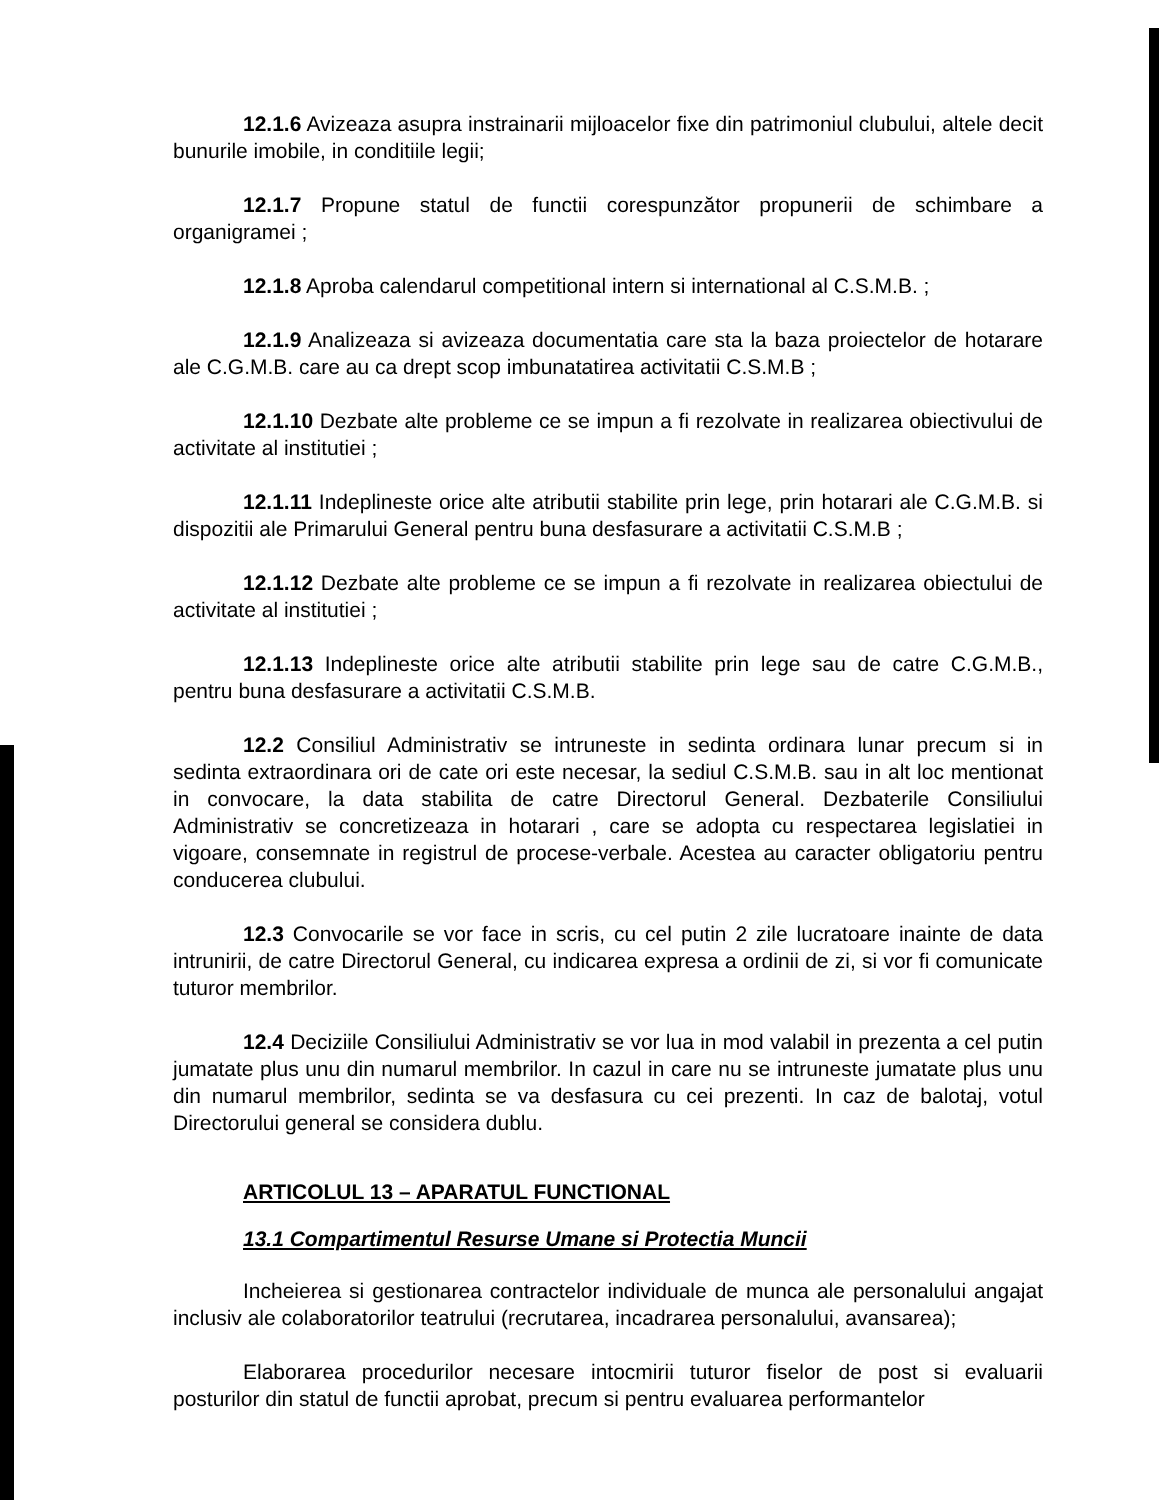12.1.6 Avizeaza asupra instrainarii mijloacelor fixe din patrimoniul clubului, altele decit bunurile imobile, in conditiile legii;
12.1.7 Propune statul de functii corespunzător propunerii de schimbare a organigramei ;
12.1.8 Aproba calendarul competitional intern si international al C.S.M.B. ;
12.1.9 Analizeaza si avizeaza documentatia care sta la baza proiectelor de hotarare ale C.G.M.B. care au ca drept scop imbunatatirea activitatii C.S.M.B ;
12.1.10 Dezbate alte probleme ce se impun a fi rezolvate in realizarea obiectivului de activitate al institutiei ;
12.1.11 Indeplineste orice alte atributii stabilite prin lege, prin hotarari ale C.G.M.B. si dispozitii ale Primarului General pentru buna desfasurare a activitatii C.S.M.B ;
12.1.12 Dezbate alte probleme ce se impun a fi rezolvate in realizarea obiectului de activitate al institutiei ;
12.1.13 Indeplineste orice alte atributii stabilite prin lege sau de catre C.G.M.B., pentru buna desfasurare a activitatii C.S.M.B.
12.2 Consiliul Administrativ se intruneste in sedinta ordinara lunar precum si in sedinta extraordinara ori de cate ori este necesar, la sediul C.S.M.B. sau in alt loc mentionat in convocare, la data stabilita de catre Directorul General. Dezbaterile Consiliului Administrativ se concretizeaza in hotarari , care se adopta cu respectarea legislatiei in vigoare, consemnate in registrul de procese-verbale. Acestea au caracter obligatoriu pentru conducerea clubului.
12.3 Convocarile se vor face in scris, cu cel putin 2 zile lucratoare inainte de data intrunirii, de catre Directorul General, cu indicarea expresa a ordinii de zi, si vor fi comunicate tuturor membrilor.
12.4 Deciziile Consiliului Administrativ se vor lua in mod valabil in prezenta a cel putin jumatate plus unu din numarul membrilor. In cazul in care nu se intruneste jumatate plus unu din numarul membrilor, sedinta se va desfasura cu cei prezenti. In caz de balotaj, votul Directorului general se considera dublu.
ARTICOLUL 13 – APARATUL FUNCTIONAL
13.1 Compartimentul Resurse Umane si Protectia Muncii
Incheierea si gestionarea contractelor individuale de munca ale personalului angajat inclusiv ale colaboratorilor teatrului (recrutarea, incadrarea personalului, avansarea);
Elaborarea procedurilor necesare intocmirii tuturor fiselor de post si evaluarii posturilor din statul de functii aprobat, precum si pentru evaluarea performantelor